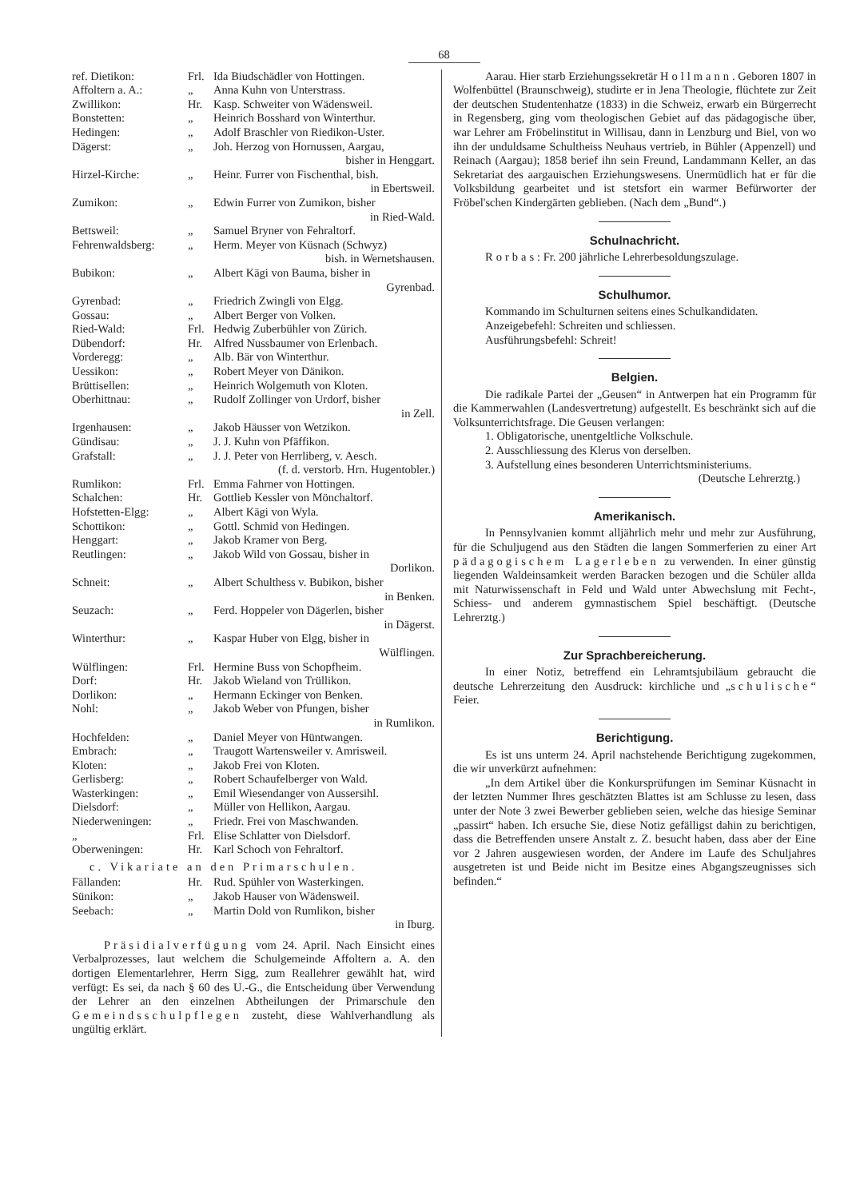68
| ref. Dietikon: | Frl. | Ida Biudschädler von Hottingen. |
| Affoltern a. A.: | „ | Anna Kuhn von Unterstrass. |
| Zwillikon: | Hr. | Kasp. Schweiter von Wädensweil. |
| Bonstetten: | „ | Heinrich Bosshard von Winterthur. |
| Hedingen: | „ | Adolf Braschler von Riedikon-Uster. |
| Dägerst: | „ | Joh. Herzog von Hornussen, Aargau, bisher in Henggart. |
| Hirzel-Kirche: | „ | Heinr. Furrer von Fischenthal, bish. in Ebertsweil. |
| Zumikon: | „ | Edwin Furrer von Zumikon, bisher in Ried-Wald. |
| Bettsweil: | „ | Samuel Bryner von Fehraltorf. |
| Fehrenwaldsberg: | „ | Herm. Meyer von Küsnach (Schwyz) bish. in Wernetshausen. |
| Bubikon: | „ | Albert Kägi von Bauma, bisher in Gyrenbad. |
| Gyrenbad: | „ | Friedrich Zwingli von Elgg. |
| Gossau: | „ | Albert Berger von Volken. |
| Ried-Wald: | Frl. | Hedwig Zuberbühler von Zürich. |
| Dübendorf: | Hr. | Alfred Nussbaumer von Erlenbach. |
| Vorderegg: | „ | Alb. Bär von Winterthur. |
| Uessikon: | „ | Robert Meyer von Dänikon. |
| Brüttisellen: | „ | Heinrich Wolgemuth von Kloten. |
| Oberhittnau: | „ | Rudolf Zollinger von Urdorf, bisher in Zell. |
| Irgenhausen: | „ | Jakob Häusser von Wetzikon. |
| Gündisau: | „ | J. J. Kuhn von Pfäffikon. |
| Grafstall: | „ | J. J. Peter von Herrliberg, v. Aesch. (f. d. verstorb. Hrn. Hugentobler.) |
| Rumlikon: | Frl. | Emma Fahrner von Hottingen. |
| Schalchen: | Hr. | Gottlieb Kessler von Mönchaltorf. |
| Hofstetten-Elgg: | „ | Albert Kägi von Wyla. |
| Schottikon: | „ | Gottl. Schmid von Hedingen. |
| Henggart: | „ | Jakob Kramer von Berg. |
| Reutlingen: | „ | Jakob Wild von Gossau, bisher in Dorlikon. |
| Schneit: | „ | Albert Schulthess v. Bubikon, bisher in Benken. |
| Seuzach: | „ | Ferd. Hoppeler von Dägerlen, bisher in Dägerst. |
| Winterthur: | „ | Kaspar Huber von Elgg, bisher in Wülflingen. |
| Wülflingen: | Frl. | Hermine Buss von Schopfheim. |
| Dorf: | Hr. | Jakob Wieland von Trüllikon. |
| Dorlikon: | „ | Hermann Eckinger von Benken. |
| Nohl: | „ | Jakob Weber von Pfungen, bisher in Rumlikon. |
| Hochfelden: | „ | Daniel Meyer von Hüntwangen. |
| Embrach: | „ | Traugott Wartensweiler v. Amrisweil. |
| Kloten: | „ | Jakob Frei von Kloten. |
| Gerlisberg: | „ | Robert Schaufelberger von Wald. |
| Wasterkingen: | „ | Emil Wiesendanger von Aussersihl. |
| Dielsdorf: | „ | Müller von Hellikon, Aargau. |
| Niederweningen: | „ | Friedr. Frei von Maschwanden. |
| „ | Frl. | Elise Schlatter von Dielsdorf. |
| Oberweningen: | Hr. | Karl Schoch von Fehraltorf. |
c. Vikariate an den Primarschulen.
| Fällanden: | Hr. | Rud. Spühler von Wasterkingen. |
| Sünikon: | „ | Jakob Hauser von Wädensweil. |
| Seebach: | „ | Martin Dold von Rumlikon, bisher in Iburg. |
Präsidialverfügung vom 24. April. Nach Einsicht eines Verbalprozesses, laut welchem die Schulgemeinde Affoltern a. A. den dortigen Elementarlehrer, Herrn Sigg, zum Reallehrer gewählt hat, wird verfügt: Es sei, da nach § 60 des U.-G., die Entscheidung über Verwendung der Lehrer an den einzelnen Abtheilungen der Primarschule den Gemeindsschulpflegen zusteht, diese Wahlverhandlung als ungültig erklärt.
Aarau. Hier starb Erziehungssekretär Hollmann. Geboren 1807 in Wolfenbüttel (Braunschweig), studirte er in Jena Theologie, flüchtete zur Zeit der deutschen Studentenhatze (1833) in die Schweiz, erwarb ein Bürgerrecht in Regensberg, ging vom theologischen Gebiet auf das pädagogische über, war Lehrer am Fröbelinstitut in Willisau, dann in Lenzburg und Biel, von wo ihn der unduldsame Schultheiss Neuhaus vertrieb, in Bühler (Appenzell) und Reinach (Aargau); 1858 berief ihn sein Freund, Landammann Keller, an das Sekretariat des aargauischen Erziehungswesens. Unermüdlich hat er für die Volksbildung gearbeitet und ist stetsfort ein warmer Befürworter der Fröbel'schen Kindergärten geblieben. (Nach dem „Bund“.)
Schulnachricht.
Rorbas: Fr. 200 jährliche Lehrerbesoldungszulage.
Schulhumor.
Kommando im Schulturnen seitens eines Schulkandidaten.
Anzeigebefehl: Schreiten und schliessen.
Ausführungsbefehl: Schreit!
Belgien.
Die radikale Partei der „Geusen“ in Antwerpen hat ein Programm für die Kammerwahlen (Landesvertretung) aufgestellt. Es beschränkt sich auf die Volksunterrichtsfrage. Die Geusen verlangen:
1. Obligatorische, unentgeltliche Volkschule.
2. Ausschliessung des Klerus von derselben.
3. Aufstellung eines besonderen Unterrichtsministeriums.
(Deutsche Lehrerztg.)
Amerikanisch.
In Pennsylvanien kommt alljährlich mehr und mehr zur Ausführung, für die Schuljugend aus den Städten die langen Sommerferien zu einer Art pädagogischem Lagerleben zu verwenden. In einer günstig liegenden Waldeinsamkeit werden Baracken bezogen und die Schüler allda mit Naturwissenschaft in Feld und Wald unter Abwechslung mit Fecht-, Schiess- und anderem gymnastischem Spiel beschäftigt. (Deutsche Lehrerztg.)
Zur Sprachbereicherung.
In einer Notiz, betreffend ein Lehramtsjubiläum gebraucht die deutsche Lehrerzeitung den Ausdruck: kirchliche und „schulische“ Feier.
Berichtigung.
Es ist uns unterm 24. April nachstehende Berichtigung zugekommen, die wir unverkürzt aufnehmen:
„In dem Artikel über die Konkursprüfungen im Seminar Küsnacht in der letzten Nummer Ihres geschätzten Blattes ist am Schlusse zu lesen, dass unter der Note 3 zwei Bewerber geblieben seien, welche das hiesige Seminar „passirt“ haben. Ich ersuche Sie, diese Notiz gefälligst dahin zu berichtigen, dass die Betreffenden unsere Anstalt z. Z. besucht haben, dass aber der Eine vor 2 Jahren ausgewiesen worden, der Andere im Laufe des Schuljahres ausgetreten ist und Beide nicht im Besitze eines Abgangszeugnisses sich befinden.“